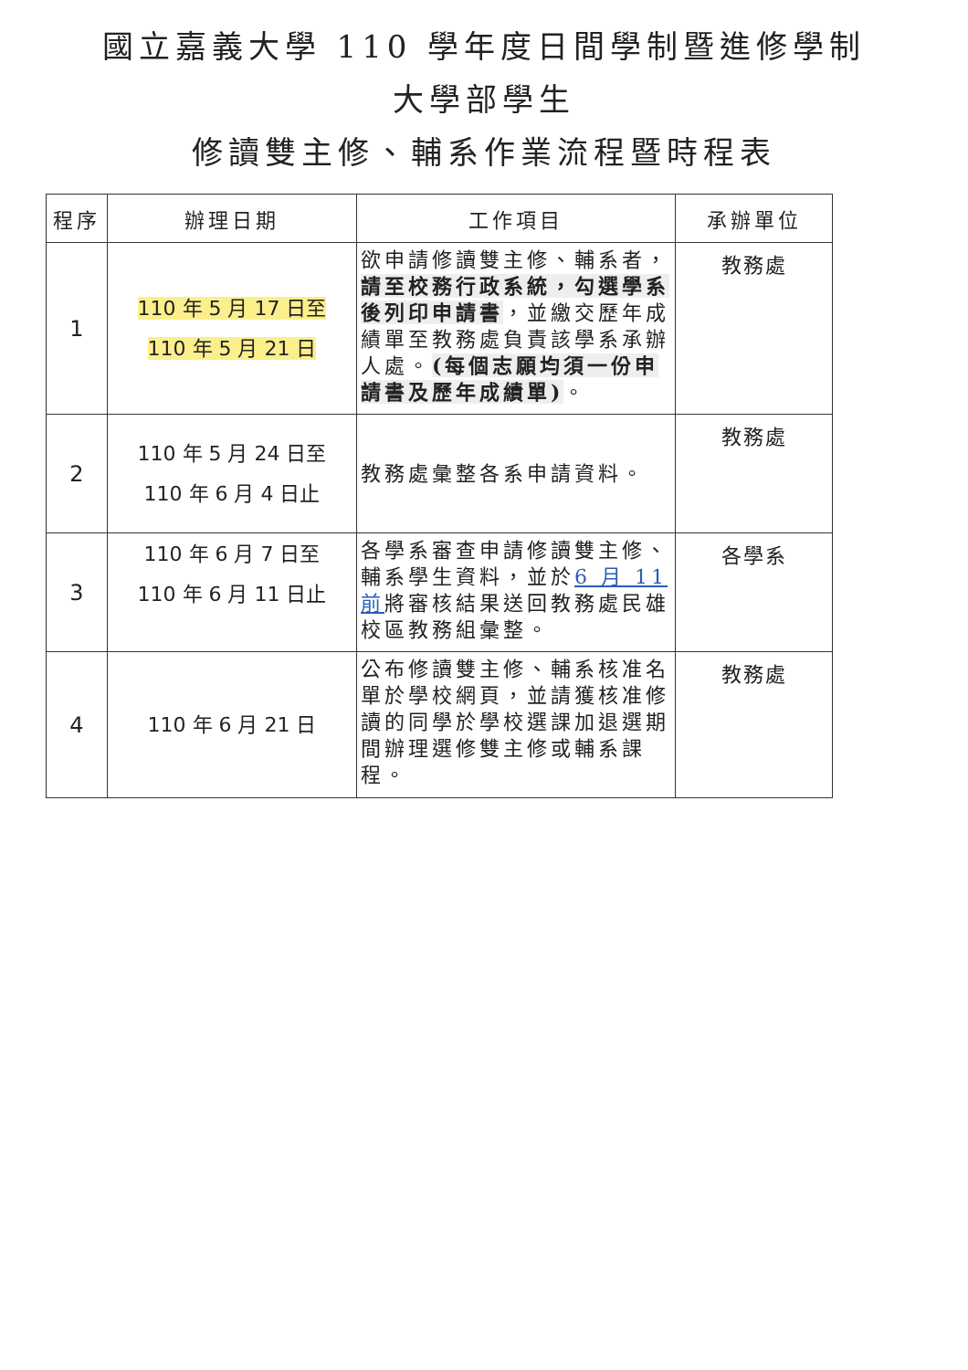國立嘉義大學 110 學年度日間學制暨進修學制
大學部學生
修讀雙主修、輔系作業流程暨時程表
| 程序 | 辦理日期 | 工作項目 | 承辦單位 |
| --- | --- | --- | --- |
| 1 | 110 年 5 月 17 日至 110 年 5 月 21 日 | 欲申請修讀雙主修、輔系者， 請至校務行政系統，勾選學系後列印申請書 ，並繳交歷年成績單至教務處負責該學系承辦人處。 (每個志願均須一份申請書及歷年成績單) 。 | 教務處 |
| 2 | 110 年 5 月 24 日至 110 年 6 月 4 日止 | 教務處彙整各系申請資料。 | 教務處 |
| 3 | 110 年 6 月 7 日至 110 年 6 月 11 日止 | 各學系審查申請修讀雙主修、輔系學生資料，並於 6 月 11 前 將審核結果送回教務處民雄校區教務組彙整。 | 各學系 |
| 4 | 110 年 6 月 21 日 | 公布修讀雙主修、輔系核准名單於學校網頁，並請獲核准修讀的同學於學校選課加退選期間辦理選修雙主修或輔系課程。 | 教務處 |